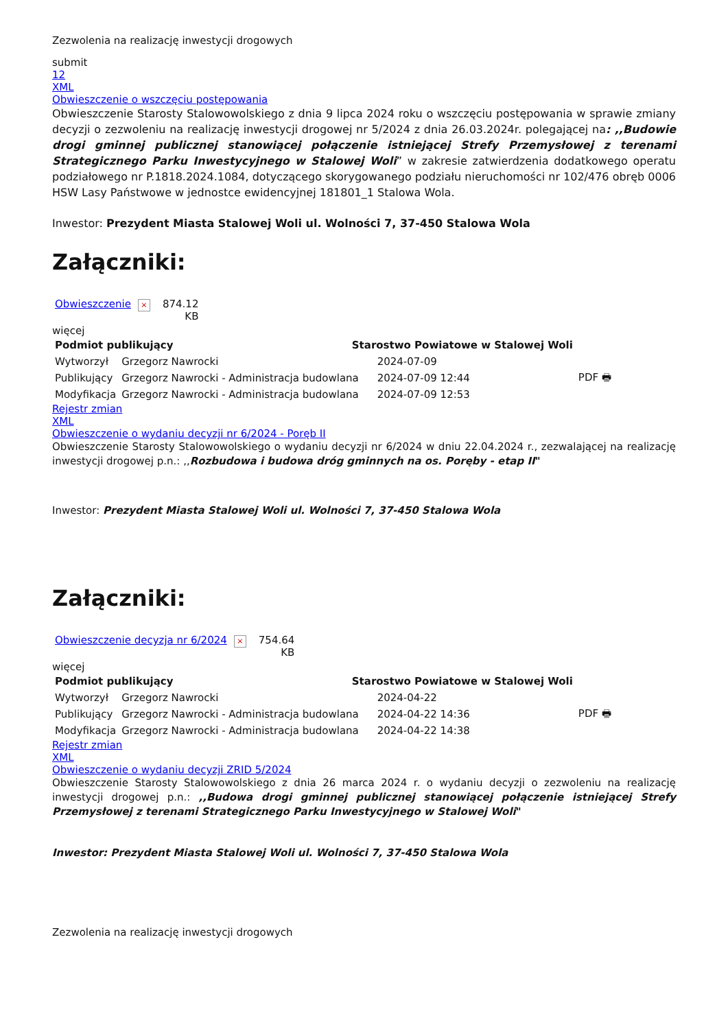Zezwolenia na realizację inwestycji drogowych
submit
12
XML
Obwieszczenie o wszczęciu postępowania
Obwieszczenie Starosty Stalowowolskiego z dnia 9 lipca 2024 roku o wszczęciu postępowania w sprawie zmiany decyzji o zezwoleniu na realizację inwestycji drogowej nr 5/2024 z dnia 26.03.2024r. polegającej na: ,,Budowie drogi gminnej publicznej stanowiącej połączenie istniejącej Strefy Przemysłowej z terenami Strategicznego Parku Inwestycyjnego w Stalowej Woli” w zakresie zatwierdzenia dodatkowego operatu podziałowego nr P.1818.2024.1084, dotyczącego skorygowanego podziału nieruchomości nr 102/476 obręb 0006 HSW Lasy Państwowe w jednostce ewidencyjnej 181801_1 Stalowa Wola.
Inwestor: Prezydent Miasta Stalowej Woli ul. Wolności 7, 37-450 Stalowa Wola
Załączniki:
| Obwieszczenie × | 874.12 KB |
więcej
| Podmiot publikujący | | Starostwo Powiatowe w Stalowej Woli | | |
| --- | --- | --- | --- | --- |
| Wytworzył | Grzegorz Nawrocki | | 2024-07-09 | PDF 🖶 |
| Publikujący | Grzegorz Nawrocki - Administracja budowlana | | 2024-07-09 12:44 | |
| Modyfikacja | Grzegorz Nawrocki - Administracja budowlana | | 2024-07-09 12:53 | |
Rejestr zmian
XML
Obwieszczenie o wydaniu decyzji nr 6/2024 - Poręb II
Obwieszczenie Starosty Stalowowolskiego o wydaniu decyzji nr 6/2024 w dniu 22.04.2024 r., zezwalającej na realizację inwestycji drogowej p.n.: ,,Rozbudowa i budowa dróg gminnych na os. Poręby - etap II"
Inwestor: Prezydent Miasta Stalowej Woli ul. Wolności 7, 37-450 Stalowa Wola
Załączniki:
| Obwieszczenie decyzja nr 6/2024 × | 754.64 KB |
więcej
| Podmiot publikujący | | Starostwo Powiatowe w Stalowej Woli | | |
| --- | --- | --- | --- | --- |
| Wytworzył | Grzegorz Nawrocki | | 2024-04-22 | PDF 🖶 |
| Publikujący | Grzegorz Nawrocki - Administracja budowlana | | 2024-04-22 14:36 | |
| Modyfikacja | Grzegorz Nawrocki - Administracja budowlana | | 2024-04-22 14:38 | |
Rejestr zmian
XML
Obwieszczenie o wydaniu decyzji ZRID 5/2024
Obwieszczenie Starosty Stalowowolskiego z dnia 26 marca 2024 r. o wydaniu decyzji o zezwoleniu na realizację inwestycji drogowej p.n.: ,,Budowa drogi gminnej publicznej stanowiącej połączenie istniejącej Strefy Przemysłowej z terenami Strategicznego Parku Inwestycyjnego w Stalowej Woli"
Inwestor: Prezydent Miasta Stalowej Woli ul. Wolności 7, 37-450 Stalowa Wola
Zezwolenia na realizację inwestycji drogowych